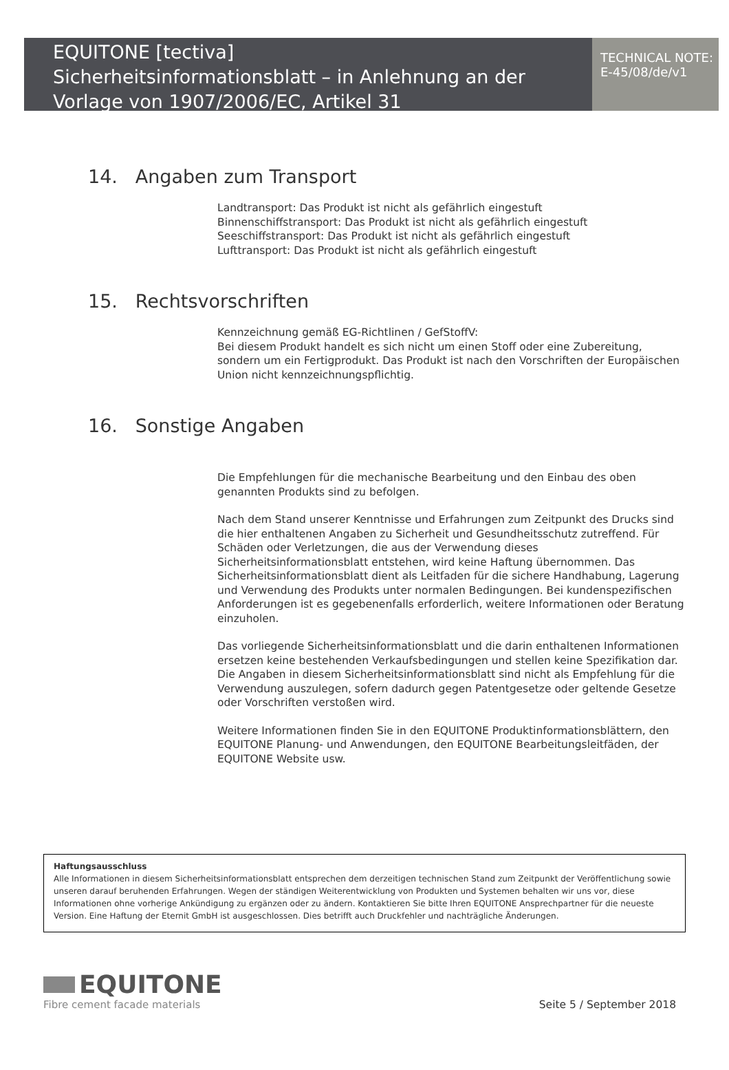EQUITONE [tectiva]
Sicherheitsinformationsblatt – in Anlehnung an der Vorlage von 1907/2006/EC, Artikel 31
TECHNICAL NOTE:
E-45/08/de/v1
14. Angaben zum Transport
Landtransport: Das Produkt ist nicht als gefährlich eingestuft
Binnenschiffstransport: Das Produkt ist nicht als gefährlich eingestuft
Seeschiffstransport: Das Produkt ist nicht als gefährlich eingestuft
Lufttransport: Das Produkt ist nicht als gefährlich eingestuft
15. Rechtsvorschriften
Kennzeichnung gemäß EG-Richtlinen / GefStoffV:
Bei diesem Produkt handelt es sich nicht um einen Stoff oder eine Zubereitung, sondern um ein Fertigprodukt. Das Produkt ist nach den Vorschriften der Europäischen Union nicht kennzeichnungspflichtig.
16. Sonstige Angaben
Die Empfehlungen für die mechanische Bearbeitung und den Einbau des oben genannten Produkts sind zu befolgen.
Nach dem Stand unserer Kenntnisse und Erfahrungen zum Zeitpunkt des Drucks sind die hier enthaltenen Angaben zu Sicherheit und Gesundheitsschutz zutreffend. Für Schäden oder Verletzungen, die aus der Verwendung dieses Sicherheitsinformationsblatt entstehen, wird keine Haftung übernommen. Das Sicherheitsinformationsblatt dient als Leitfaden für die sichere Handhabung, Lagerung und Verwendung des Produkts unter normalen Bedingungen. Bei kundenspezifischen Anforderungen ist es gegebenenfalls erforderlich, weitere Informationen oder Beratung einzuholen.
Das vorliegende Sicherheitsinformationsblatt und die darin enthaltenen Informationen ersetzen keine bestehenden Verkaufsbedingungen und stellen keine Spezifikation dar. Die Angaben in diesem Sicherheitsinformationsblatt sind nicht als Empfehlung für die Verwendung auszulegen, sofern dadurch gegen Patentgesetze oder geltende Gesetze oder Vorschriften verstoßen wird.
Weitere Informationen finden Sie in den EQUITONE Produktinformationsblättern, den EQUITONE Planung- und Anwendungen, den EQUITONE Bearbeitungsleitfäden, der EQUITONE Website usw.
Haftungsausschluss
Alle Informationen in diesem Sicherheitsinformationsblatt entsprechen dem derzeitigen technischen Stand zum Zeitpunkt der Veröffentlichung sowie unseren darauf beruhenden Erfahrungen. Wegen der ständigen Weiterentwicklung von Produkten und Systemen behalten wir uns vor, diese Informationen ohne vorherige Ankündigung zu ergänzen oder zu ändern. Kontaktieren Sie bitte Ihren EQUITONE Ansprechpartner für die neueste Version. Eine Haftung der Eternit GmbH ist ausgeschlossen. Dies betrifft auch Druckfehler und nachträgliche Änderungen.
EQUITONE
Fibre cement facade materials
Seite 5 / September 2018